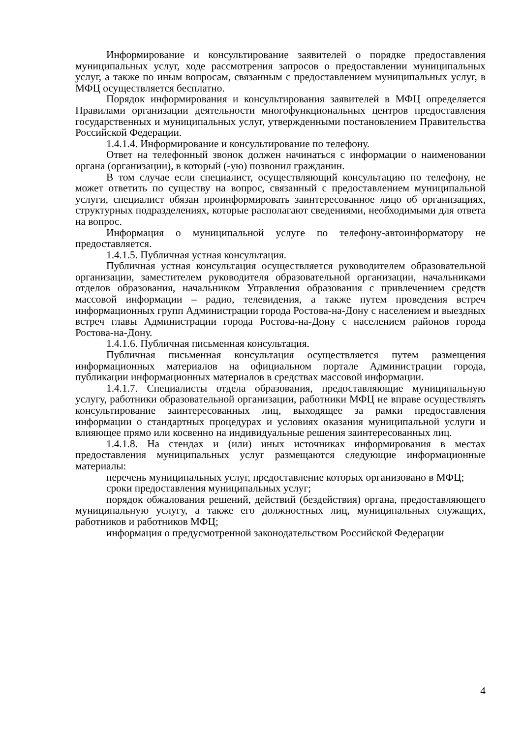Информирование и консультирование заявителей о порядке предоставления муниципальных услуг, ходе рассмотрения запросов о предоставлении муниципальных услуг, а также по иным вопросам, связанным с предоставлением муниципальных услуг, в МФЦ осуществляется бесплатно.
Порядок информирования и консультирования заявителей в МФЦ определяется Правилами организации деятельности многофункциональных центров предоставления государственных и муниципальных услуг, утвержденными постановлением Правительства Российской Федерации.
1.4.1.4. Информирование и консультирование по телефону.
Ответ на телефонный звонок должен начинаться с информации о наименовании органа (организации), в который (-ую) позвонил гражданин.
В том случае если специалист, осуществляющий консультацию по телефону, не может ответить по существу на вопрос, связанный с предоставлением муниципальной услуги, специалист обязан проинформировать заинтересованное лицо об организациях, структурных подразделениях, которые располагают сведениями, необходимыми для ответа на вопрос.
Информация о муниципальной услуге по телефону-автоинформатору не предоставляется.
1.4.1.5. Публичная устная консультация.
Публичная устная консультация осуществляется руководителем образовательной организации, заместителем руководителя образовательной организации, начальниками отделов образования, начальником Управления образования с привлечением средств массовой информации – радио, телевидения, а также путем проведения встреч информационных групп Администрации города Ростова-на-Дону с населением и выездных встреч главы Администрации города Ростова-на-Дону с населением районов города Ростова-на-Дону.
1.4.1.6. Публичная письменная консультация.
Публичная письменная консультация осуществляется путем размещения информационных материалов на официальном портале Администрации города, публикации информационных материалов в средствах массовой информации.
1.4.1.7. Специалисты отдела образования, предоставляющие муниципальную услугу, работники образовательной организации, работники МФЦ не вправе осуществлять консультирование заинтересованных лиц, выходящее за рамки предоставления информации о стандартных процедурах и условиях оказания муниципальной услуги и влияющее прямо или косвенно на индивидуальные решения заинтересованных лиц.
1.4.1.8. На стендах и (или) иных источниках информирования в местах предоставления муниципальных услуг размещаются следующие информационные материалы:
перечень муниципальных услуг, предоставление которых организовано в МФЦ;
сроки предоставления муниципальных услуг;
порядок обжалования решений, действий (бездействия) органа, предоставляющего муниципальную услугу, а также его должностных лиц, муниципальных служащих, работников и работников МФЦ;
информация о предусмотренной законодательством Российской Федерации
4